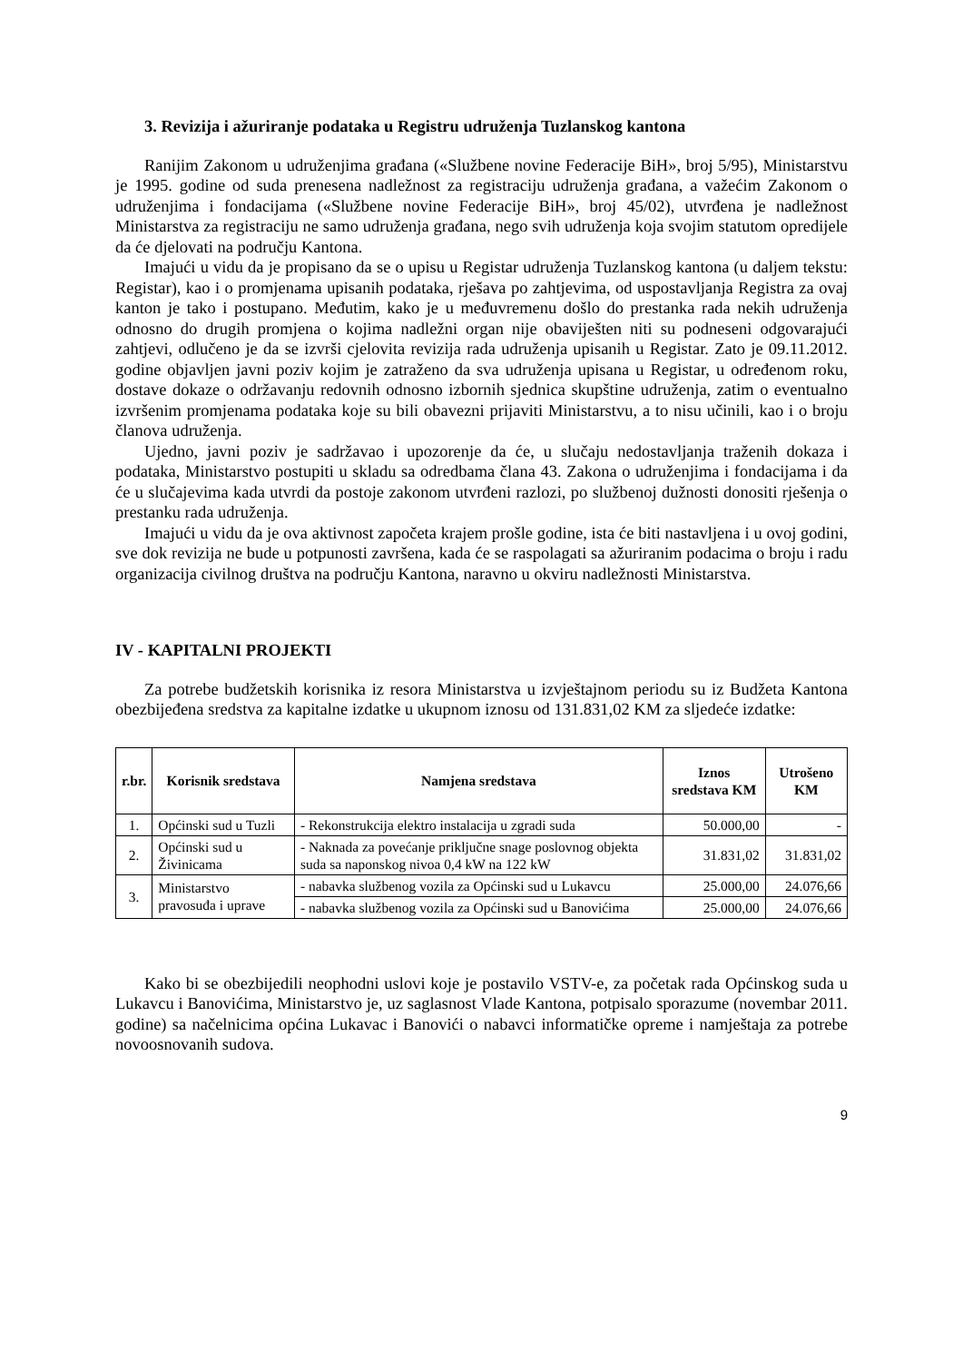3. Revizija i ažuriranje podataka u Registru udruženja Tuzlanskog kantona
Ranijim Zakonom u udruženjima građana («Službene novine Federacije BiH», broj 5/95), Ministarstvu je 1995. godine od suda prenesena nadležnost za registraciju udruženja građana, a važećim Zakonom o udruženjima i fondacijama («Službene novine Federacije BiH», broj 45/02), utvrđena je nadležnost Ministarstva za registraciju ne samo udruženja građana, nego svih udruženja koja svojim statutom opredijele da će djelovati na području Kantona.
Imajući u vidu da je propisano da se o upisu u Registar udruženja Tuzlanskog kantona (u daljem tekstu: Registar), kao i o promjenama upisanih podataka, rješava po zahtjevima, od uspostavljanja Registra za ovaj kanton je tako i postupano. Međutim, kako je u međuvremenu došlo do prestanka rada nekih udruženja odnosno do drugih promjena o kojima nadležni organ nije obaviješten niti su podneseni odgovarajući zahtjevi, odlučeno je da se izvrši cjelovita revizija rada udruženja upisanih u Registar. Zato je 09.11.2012. godine objavljen javni poziv kojim je zatraženo da sva udruženja upisana u Registar, u određenom roku, dostave dokaze o održavanju redovnih odnosno izbornih sjednica skupštine udruženja, zatim o eventualno izvršenim promjenama podataka koje su bili obavezni prijaviti Ministarstvu, a to nisu učinili, kao i o broju članova udruženja.
Ujedno, javni poziv je sadržavao i upozorenje da će, u slučaju nedostavljanja traženih dokaza i podataka, Ministarstvo postupiti u skladu sa odredbama člana 43. Zakona o udruženjima i fondacijama i da će u slučajevima kada utvrdi da postoje zakonom utvrđeni razlozi, po službenoj dužnosti donositi rješenja o prestanku rada udruženja.
Imajući u vidu da je ova aktivnost započeta krajem prošle godine, ista će biti nastavljena i u ovoj godini, sve dok revizija ne bude u potpunosti završena, kada će se raspolagati sa ažuriranim podacima o broju i radu organizacija civilnog društva na području Kantona, naravno u okviru nadležnosti Ministarstva.
IV - KAPITALNI PROJEKTI
Za potrebe budžetskih korisnika iz resora Ministarstva u izvještajnom periodu su iz Budžeta Kantona obezbijeđena sredstva za kapitalne izdatke u ukupnom iznosu od 131.831,02 KM za sljedeće izdatke:
| r.br. | Korisnik sredstava | Namjena sredstava | Iznos sredstava KM | Utrošeno KM |
| --- | --- | --- | --- | --- |
| 1. | Općinski sud u Tuzli | - Rekonstrukcija elektro instalacija u zgradi suda | 50.000,00 | - |
| 2. | Općinski sud u Živinicama | - Naknada za povećanje priključne snage poslovnog objekta suda sa naponskog nivoa 0,4 kW na 122 kW | 31.831,02 | 31.831,02 |
| 3. | Ministarstvo pravosuđa i uprave | - nabavka službenog vozila za Općinski sud u Lukavcu | 25.000,00 | 24.076,66 |
| | | - nabavka službenog vozila za Općinski sud u Banovićima | 25.000,00 | 24.076,66 |
Kako bi se obezbijedili neophodni uslovi koje je postavilo VSTV-e, za početak rada Općinskog suda u Lukavcu i Banovićima, Ministarstvo je, uz saglasnost Vlade Kantona, potpisalo sporazume (novembar 2011. godine) sa načelnicima općina Lukavac i Banovići o nabavci informatičke opreme i namještaja za potrebe novoosnovanih sudova.
9